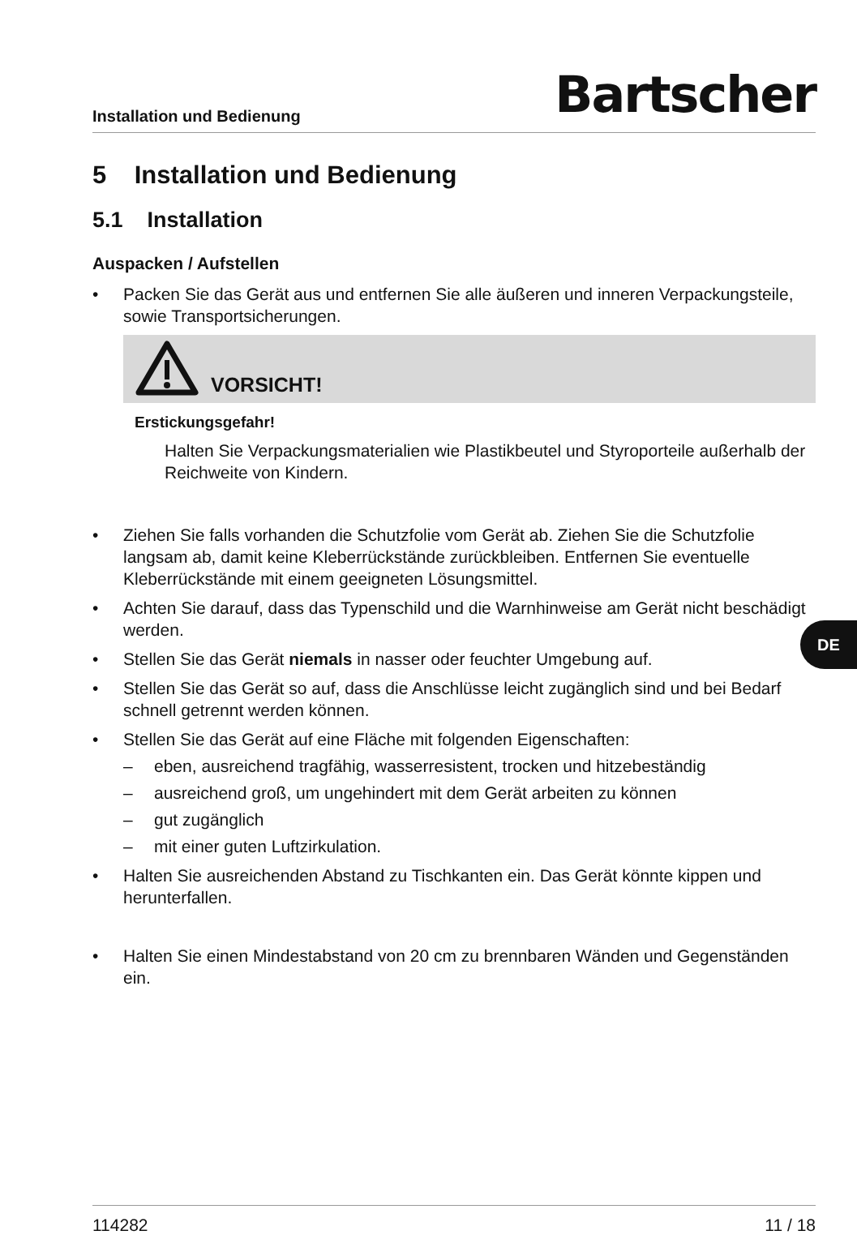Installation und Bedienung
Bartscher
5 Installation und Bedienung
5.1 Installation
Auspacken / Aufstellen
• Packen Sie das Gerät aus und entfernen Sie alle äußeren und inneren Verpackungsteile, sowie Transportsicherungen.
VORSICHT!
Erstickungsgefahr!
Halten Sie Verpackungsmaterialien wie Plastikbeutel und Styroporteile außerhalb der Reichweite von Kindern.
• Ziehen Sie falls vorhanden die Schutzfolie vom Gerät ab. Ziehen Sie die Schutzfolie langsam ab, damit keine Kleberrückstände zurückbleiben. Entfernen Sie eventuelle Kleberrückstände mit einem geeigneten Lösungsmittel.
• Achten Sie darauf, dass das Typenschild und die Warnhinweise am Gerät nicht beschädigt werden.
• Stellen Sie das Gerät niemals in nasser oder feuchter Umgebung auf.
• Stellen Sie das Gerät so auf, dass die Anschlüsse leicht zugänglich sind und bei Bedarf schnell getrennt werden können.
• Stellen Sie das Gerät auf eine Fläche mit folgenden Eigenschaften:
– eben, ausreichend tragfähig, wasserresistent, trocken und hitzebeständig
– ausreichend groß, um ungehindert mit dem Gerät arbeiten zu können
– gut zugänglich
– mit einer guten Luftzirkulation.
• Halten Sie ausreichenden Abstand zu Tischkanten ein. Das Gerät könnte kippen und herunterfallen.
• Halten Sie einen Mindestabstand von 20 cm zu brennbaren Wänden und Gegenständen ein.
114282 11 / 18
DE